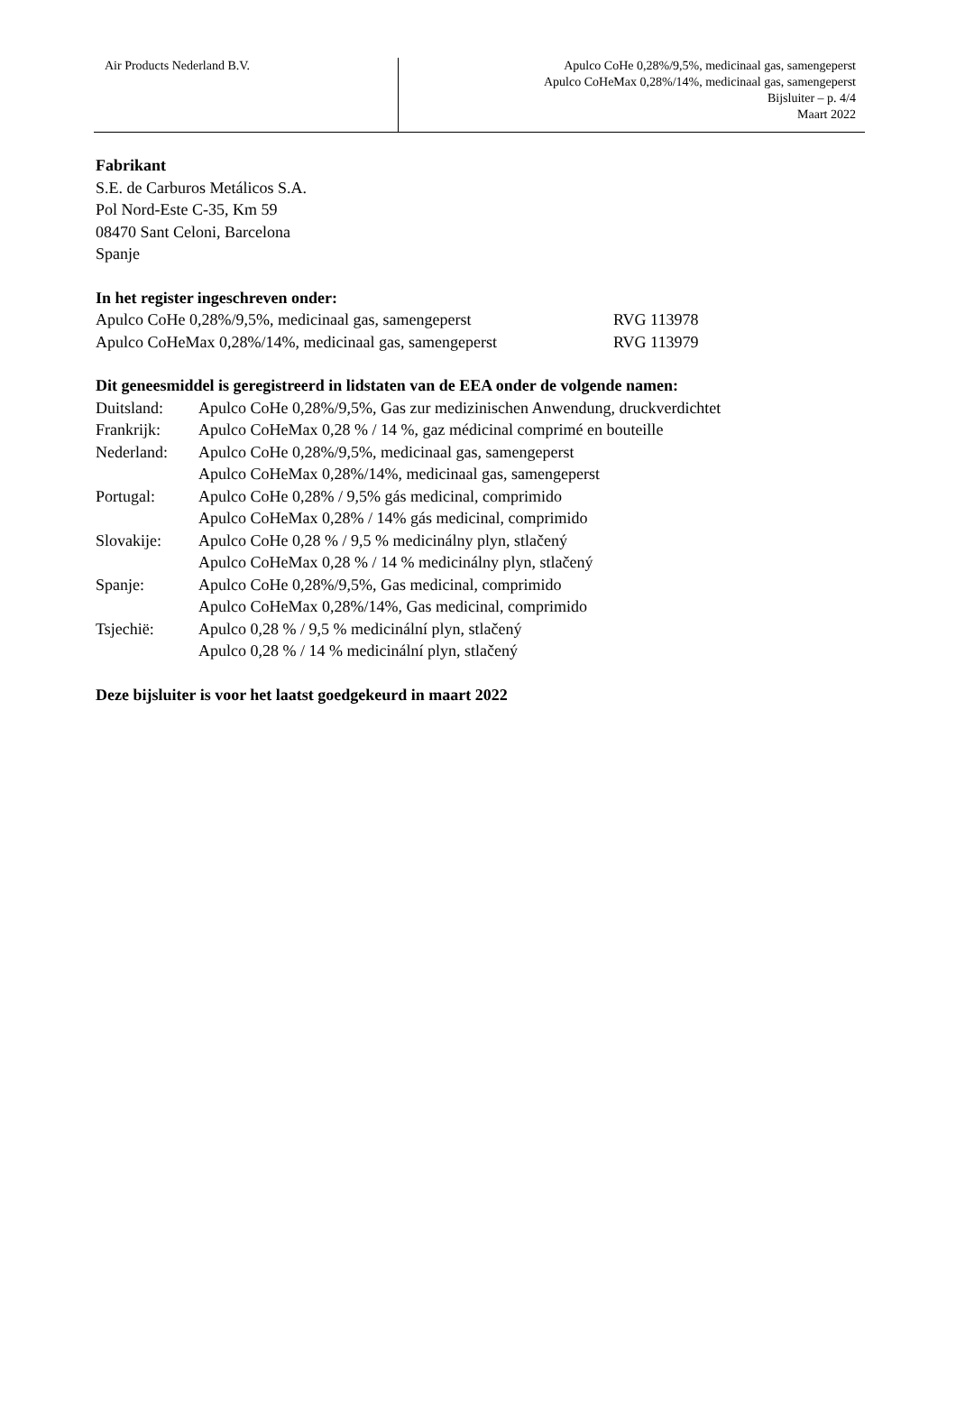Air Products Nederland B.V.
Apulco CoHe 0,28%/9,5%, medicinaal gas, samengeperst
Apulco CoHeMax 0,28%/14%, medicinaal gas, samengeperst
Bijsluiter – p. 4/4
Maart 2022
Fabrikant
S.E. de Carburos Metálicos S.A.
Pol Nord-Este C-35, Km 59
08470 Sant Celoni, Barcelona
Spanje
In het register ingeschreven onder:
| Apulco CoHe 0,28%/9,5%, medicinaal gas, samengeperst | RVG 113978 |
| Apulco CoHeMax 0,28%/14%, medicinaal gas, samengeperst | RVG 113979 |
Dit geneesmiddel is geregistreerd in lidstaten van de EEA onder de volgende namen:
| Duitsland: | Apulco CoHe 0,28%/9,5%, Gas zur medizinischen Anwendung, druckverdichtet |
| Frankrijk: | Apulco CoHeMax 0,28 % / 14 %, gaz médicinal comprimé en bouteille |
| Nederland: | Apulco CoHe 0,28%/9,5%, medicinaal gas, samengeperst Apulco CoHeMax 0,28%/14%, medicinaal gas, samengeperst |
| Portugal: | Apulco CoHe 0,28% / 9,5% gás medicinal, comprimido Apulco CoHeMax 0,28% / 14% gás medicinal, comprimido |
| Slovakije: | Apulco CoHe 0,28 % / 9,5 % medicinálny plyn, stlačený Apulco CoHeMax 0,28 % / 14 % medicinálny plyn, stlačený |
| Spanje: | Apulco CoHe 0,28%/9,5%, Gas medicinal, comprimido Apulco CoHeMax 0,28%/14%, Gas medicinal, comprimido |
| Tsjechië: | Apulco 0,28 % / 9,5 % medicinální plyn, stlačený Apulco 0,28 % / 14 % medicinální plyn, stlačený |
Deze bijsluiter is voor het laatst goedgekeurd in maart 2022